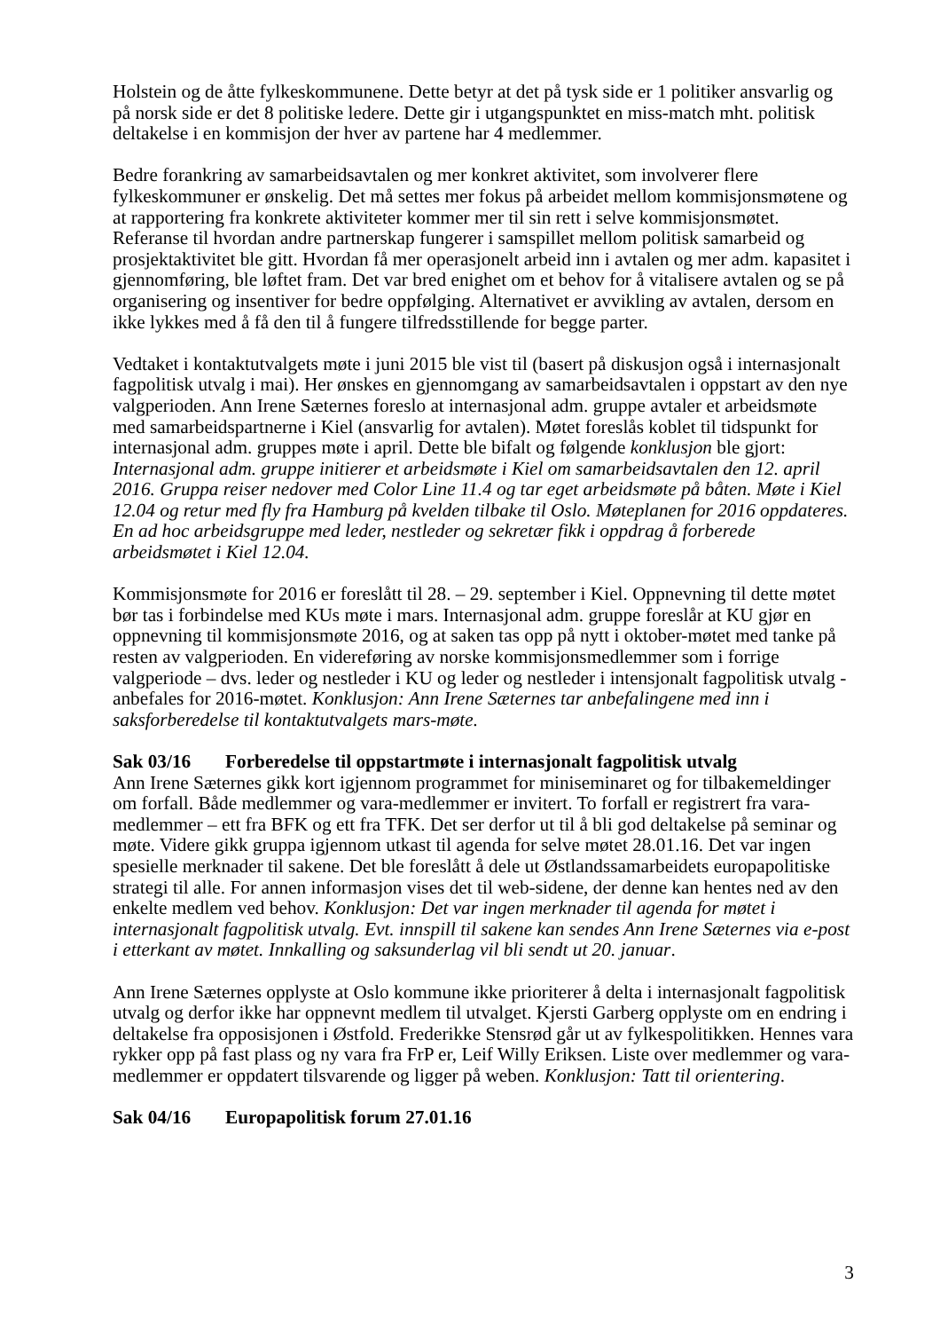Holstein og de åtte fylkeskommunene. Dette betyr at det på tysk side er 1 politiker ansvarlig og på norsk side er det 8 politiske ledere. Dette gir i utgangspunktet en miss-match mht. politisk deltakelse i en kommisjon der hver av partene har 4 medlemmer.
Bedre forankring av samarbeidsavtalen og mer konkret aktivitet, som involverer flere fylkeskommuner er ønskelig. Det må settes mer fokus på arbeidet mellom kommisjonsmøtene og at rapportering fra konkrete aktiviteter kommer mer til sin rett i selve kommisjonsmøtet. Referanse til hvordan andre partnerskap fungerer i samspillet mellom politisk samarbeid og prosjektaktivitet ble gitt. Hvordan få mer operasjonelt arbeid inn i avtalen og mer adm. kapasitet i gjennomføring, ble løftet fram. Det var bred enighet om et behov for å vitalisere avtalen og se på organisering og insentiver for bedre oppfølging. Alternativet er avvikling av avtalen, dersom en ikke lykkes med å få den til å fungere tilfredsstillende for begge parter.
Vedtaket i kontaktutvalgets møte i juni 2015 ble vist til (basert på diskusjon også i internasjonalt fagpolitisk utvalg i mai). Her ønskes en gjennomgang av samarbeidsavtalen i oppstart av den nye valgperioden. Ann Irene Sæternes foreslo at internasjonal adm. gruppe avtaler et arbeidsmøte med samarbeidspartnerne i Kiel (ansvarlig for avtalen). Møtet foreslås koblet til tidspunkt for internasjonal adm. gruppes møte i april. Dette ble bifalt og følgende konklusjon ble gjort: Internasjonal adm. gruppe initierer et arbeidsmøte i Kiel om samarbeidsavtalen den 12. april 2016. Gruppa reiser nedover med Color Line 11.4 og tar eget arbeidsmøte på båten. Møte i Kiel 12.04 og retur med fly fra Hamburg på kvelden tilbake til Oslo. Møteplanen for 2016 oppdateres. En ad hoc arbeidsgruppe med leder, nestleder og sekretær fikk i oppdrag å forberede arbeidsmøtet i Kiel 12.04.
Kommisjonsmøte for 2016 er foreslått til 28. – 29. september i Kiel. Oppnevning til dette møtet bør tas i forbindelse med KUs møte i mars. Internasjonal adm. gruppe foreslår at KU gjør en oppnevning til kommisjonsmøte 2016, og at saken tas opp på nytt i oktober-møtet med tanke på resten av valgperioden. En videreføring av norske kommisjonsmedlemmer som i forrige valgperiode – dvs. leder og nestleder i KU og leder og nestleder i intensjonalt fagpolitisk utvalg - anbefales for 2016-møtet. Konklusjon: Ann Irene Sæternes tar anbefalingene med inn i saksforberedelse til kontaktutvalgets mars-møte.
Sak 03/16 Forberedelse til oppstartmøte i internasjonalt fagpolitisk utvalg
Ann Irene Sæternes gikk kort igjennom programmet for miniseminaret og for tilbakemeldinger om forfall. Både medlemmer og vara-medlemmer er invitert. To forfall er registrert fra vara-medlemmer – ett fra BFK og ett fra TFK. Det ser derfor ut til å bli god deltakelse på seminar og møte. Videre gikk gruppa igjennom utkast til agenda for selve møtet 28.01.16. Det var ingen spesielle merknader til sakene. Det ble foreslått å dele ut Østlandssamarbeidets europapolitiske strategi til alle. For annen informasjon vises det til web-sidene, der denne kan hentes ned av den enkelte medlem ved behov. Konklusjon: Det var ingen merknader til agenda for møtet i internasjonalt fagpolitisk utvalg. Evt. innspill til sakene kan sendes Ann Irene Sæternes via e-post i etterkant av møtet. Innkalling og saksunderlag vil bli sendt ut 20. januar.
Ann Irene Sæternes opplyste at Oslo kommune ikke prioriterer å delta i internasjonalt fagpolitisk utvalg og derfor ikke har oppnevnt medlem til utvalget. Kjersti Garberg opplyste om en endring i deltakelse fra opposisjonen i Østfold. Frederikke Stensrød går ut av fylkespolitikken. Hennes vara rykker opp på fast plass og ny vara fra FrP er, Leif Willy Eriksen. Liste over medlemmer og vara-medlemmer er oppdatert tilsvarende og ligger på weben. Konklusjon: Tatt til orientering.
Sak 04/16 Europapolitisk forum 27.01.16
3